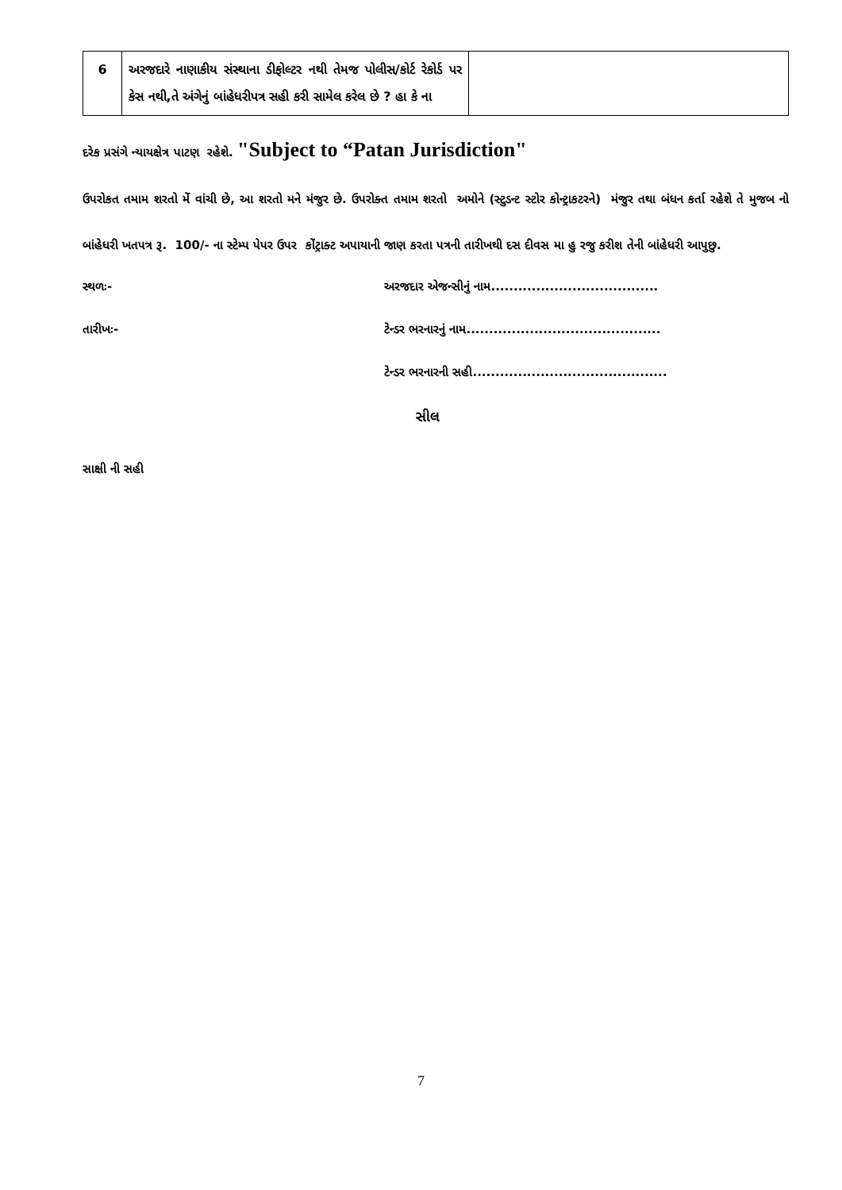| 6 | અરજદારે નાણાકીય સંસ્થાના ડીફોલ્ટર નથી તેમજ પોલીસ/કોર્ટ રેકોર્ડ પર કેસ નથી,તે અંગેનું બાંહેધરીપત્ર સહી કરી સામેલ કરેલ છે ? હા કે ના | |
દરેક પ્રસંગે ન્યાયક્ષેત્ર પાટણ રહેશે. "Subject to “Patan Jurisdiction"
ઉપરોકત તમામ શરતો મેં વાંચી છે, આ શરતો મને મંજુર છે. ઉપરોક્ત તમામ શરતો અમોને (સ્ટુડન્ટ સ્ટોર કોન્ટ્રાકટરને) મંજુર તથા બંધન કર્તા રહેશે તે મુજબ નો બાંહેધરી ખતપત્ર રૂ. 100/- ના સ્ટેમ્પ પેપર ઉપર કોંટ્રાક્ટ અપાયાની જાણ કરતા પત્રની તારીખથી દસ દીવસ મા હુ રજુ કરીશ તેની બાંહેધરી આપુછુ.
સ્થળઃ- અરજદાર એજન્સીનું નામ.....................................
તારીખઃ- ટેન્ડર ભરનારનું નામ...........................................
ટેન્ડર ભરનારની સહી...........................................
સીલ
સાક્ષી ની સહી
7